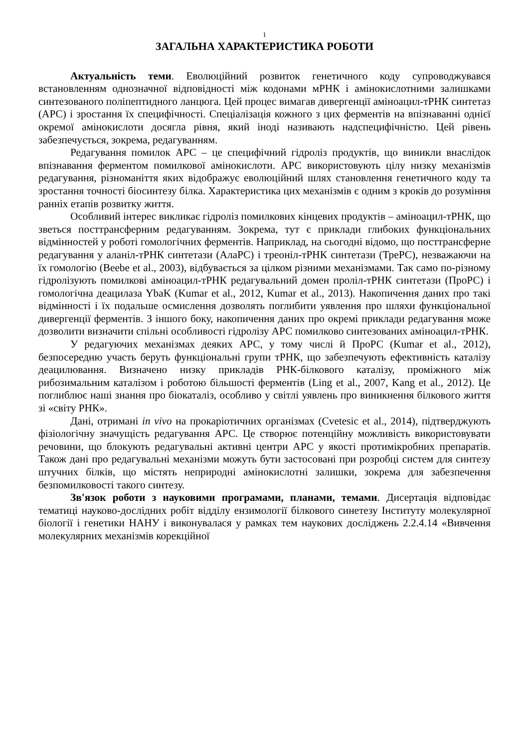1
ЗАГАЛЬНА ХАРАКТЕРИСТИКА РОБОТИ
Актуальність теми. Еволюційний розвиток генетичного коду супроводжувався встановленням однозначної відповідності між кодонами мРНК і амінокислотними залишками синтезованого поліпептидного ланцюга. Цей процес вимагав дивергенції аміноацил-тРНК синтетаз (АРС) і зростання їх специфічності. Спеціалізація кожного з цих ферментів на впізнаванні однієї окремої амінокислоти досягла рівня, який іноді називають надспецифічністю. Цей рівень забезпечується, зокрема, редагуванням.
Редагування помилок АРС – це специфічний гідроліз продуктів, що виникли внаслідок впізнавання ферментом помилкової амінокислоти. АРС використовують цілу низку механізмів редагування, різноманіття яких відображує еволюційний шлях становлення генетичного коду та зростання точності біосинтезу білка. Характеристика цих механізмів є одним з кроків до розуміння ранніх етапів розвитку життя.
Особливий інтерес викликає гідроліз помилкових кінцевих продуктів – аміноацил-тРНК, що зветься посттрансферним редагуванням. Зокрема, тут є приклади глибоких функціональних відмінностей у роботі гомологічних ферментів. Наприклад, на сьогодні відомо, що посттрансферне редагування у аланіл-тРНК синтетази (АлаРС) і треоніл-тРНК синтетази (ТреРС), незважаючи на їх гомологію (Beebe et al., 2003), відбувається за цілком різними механізмами. Так само по-різному гідролізують помилкові аміноацил-тРНК редагувальний домен проліл-тРНК синтетази (ПроРС) і гомологічна деацилаза YbaK (Kumar et al., 2012, Kumar et al., 2013). Накопичення даних про такі відмінності і їх подальше осмислення дозволять поглибити уявлення про шляхи функціональної дивергенції ферментів. З іншого боку, накопичення даних про окремі приклади редагування може дозволити визначити спільні особливості гідролізу АРС помилково синтезованих аміноацил-тРНК.
У редагуючих механізмах деяких АРС, у тому числі й ПроРС (Kumar et al., 2012), безпосередню участь беруть функціональні групи тРНК, що забезпечують ефективність каталізу деацилювання. Визначено низку прикладів РНК-білкового каталізу, проміжного між рибозимальним каталізом і роботою більшості ферментів (Ling et al., 2007, Kang et al., 2012). Це поглиблює наші знання про біокаталіз, особливо у світлі уявлень про виникнення білкового життя зі «світу РНК».
Дані, отримані in vivo на прокаріотичних організмах (Cvetesic et al., 2014), підтверджують фізіологічну значущість редагування АРС. Це створює потенційну можливість використовувати речовини, що блокують редагувальні активні центри АРС у якості протимікробних препаратів. Також дані про редагувальні механізми можуть бути застосовані при розробці систем для синтезу штучних білків, що містять неприродні амінокислотні залишки, зокрема для забезпечення безпомилковості такого синтезу.
Зв'язок роботи з науковими програмами, планами, темами. Дисертація відповідає тематиці науково-дослідних робіт відділу ензимології білкового синетезу Інституту молекулярної біології і генетики НАНУ і виконувалася у рамках тем наукових досліджень 2.2.4.14 «Вивчення молекулярних механізмів корекційної